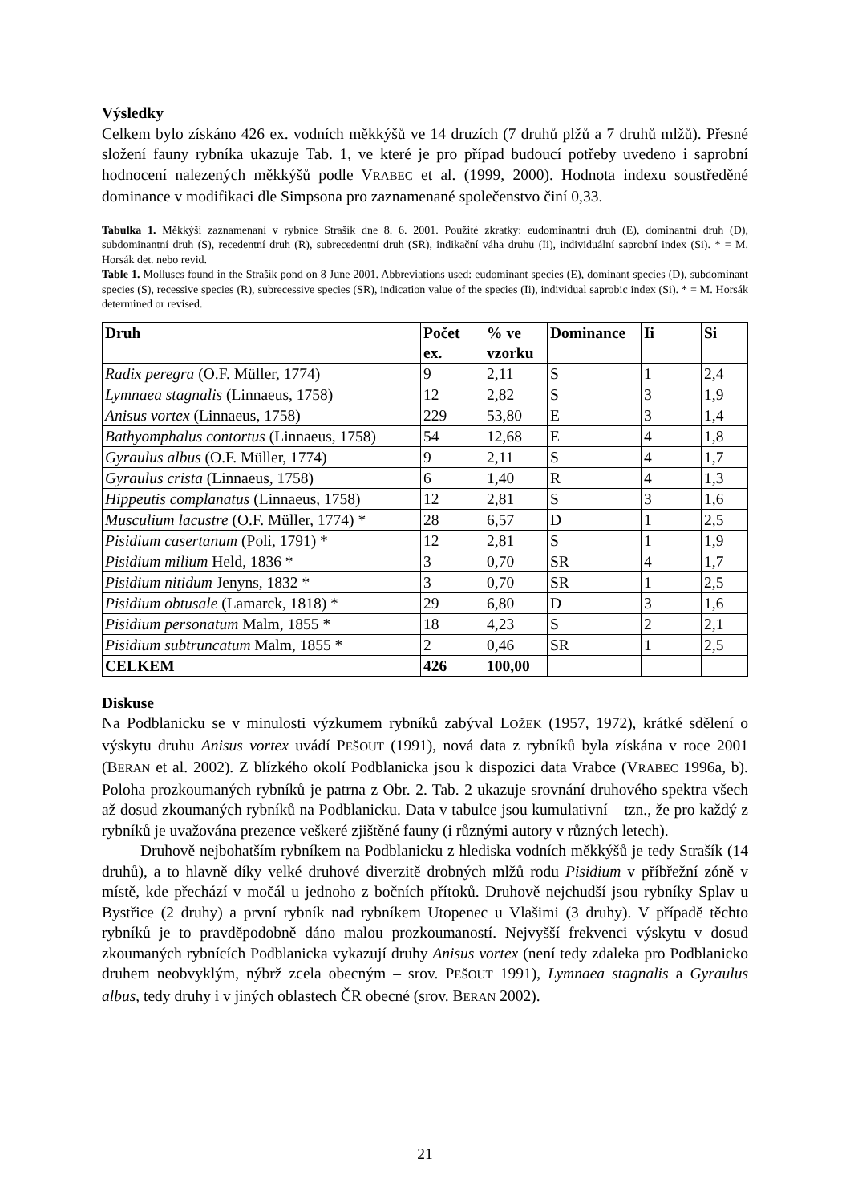Výsledky
Celkem bylo získáno 426 ex. vodních měkkýšů ve 14 druzích (7 druhů plžů a 7 druhů mlžů). Přesné složení fauny rybníka ukazuje Tab. 1, ve které je pro případ budoucí potřeby uvedeno i saprobní hodnocení nalezených měkkýšů podle VRABEC et al. (1999, 2000). Hodnota indexu soustředěné dominance v modifikaci dle Simpsona pro zaznamenané společenstvo činí 0,33.
Tabulka 1. Měkkýši zaznamenaní v rybníce Strašík dne 8. 6. 2001. Použité zkratky: eudominantní druh (E), dominantní druh (D), subdominantní druh (S), recedentní druh (R), subrecedentní druh (SR), indikační váha druhu (Ii), individuální saprobní index (Si). * = M. Horsák det. nebo revid.
Table 1. Molluscs found in the Strašík pond on 8 June 2001. Abbreviations used: eudominant species (E), dominant species (D), subdominant species (S), recessive species (R), subrecessive species (SR), indication value of the species (Ii), individual saprobic index (Si). * = M. Horsák determined or revised.
| Druh | Počet ex. | % ve vzorku | Dominance | Ii | Si |
| --- | --- | --- | --- | --- | --- |
| Radix peregra (O.F. Müller, 1774) | 9 | 2,11 | S | 1 | 2,4 |
| Lymnaea stagnalis (Linnaeus, 1758) | 12 | 2,82 | S | 3 | 1,9 |
| Anisus vortex (Linnaeus, 1758) | 229 | 53,80 | E | 3 | 1,4 |
| Bathyomphalus contortus (Linnaeus, 1758) | 54 | 12,68 | E | 4 | 1,8 |
| Gyraulus albus (O.F. Müller, 1774) | 9 | 2,11 | S | 4 | 1,7 |
| Gyraulus crista (Linnaeus, 1758) | 6 | 1,40 | R | 4 | 1,3 |
| Hippeutis complanatus (Linnaeus, 1758) | 12 | 2,81 | S | 3 | 1,6 |
| Musculium lacustre (O.F. Müller, 1774) * | 28 | 6,57 | D | 1 | 2,5 |
| Pisidium casertanum (Poli, 1791) * | 12 | 2,81 | S | 1 | 1,9 |
| Pisidium milium Held, 1836 * | 3 | 0,70 | SR | 4 | 1,7 |
| Pisidium nitidum Jenyns, 1832 * | 3 | 0,70 | SR | 1 | 2,5 |
| Pisidium obtusale (Lamarck, 1818) * | 29 | 6,80 | D | 3 | 1,6 |
| Pisidium personatum Malm, 1855 * | 18 | 4,23 | S | 2 | 2,1 |
| Pisidium subtruncatum Malm, 1855 * | 2 | 0,46 | SR | 1 | 2,5 |
| CELKEM | 426 | 100,00 | | | |
Diskuse
Na Podblanicku se v minulosti výzkumem rybníků zabýval LOŽEK (1957, 1972), krátké sdělení o výskytu druhu Anisus vortex uvádí PEŠOUT (1991), nová data z rybníků byla získána v roce 2001 (BERAN et al. 2002). Z blízkého okolí Podblanicka jsou k dispozici data Vrabce (VRABEC 1996a, b). Poloha prozkoumaných rybníků je patrna z Obr. 2. Tab. 2 ukazuje srovnání druhového spektra všech až dosud zkoumaných rybníků na Podblanicku. Data v tabulce jsou kumulativní – tzn., že pro každý z rybníků je uvažována prezence veškeré zjištěné fauny (i různými autory v různých letech).
Druhově nejbohatším rybníkem na Podblanicku z hlediska vodních měkkýšů je tedy Strašík (14 druhů), a to hlavně díky velké druhové diverzitě drobných mlžů rodu Pisidium v příbřežní zóně v místě, kde přechází v močál u jednoho z bočních přítoků. Druhově nejchudší jsou rybníky Splav u Bystřice (2 druhy) a první rybník nad rybníkem Utopenec u Vlašimi (3 druhy). V případě těchto rybníků je to pravděpodobně dáno malou prozkoumaností. Nejvyšší frekvenci výskytu v dosud zkoumaných rybnících Podblanicka vykazují druhy Anisus vortex (není tedy zdaleka pro Podblanicko druhem neobvyklým, nýbrž zcela obecným – srov. PEŠOUT 1991), Lymnaea stagnalis a Gyraulus albus, tedy druhy i v jiných oblastech ČR obecné (srov. BERAN 2002).
21